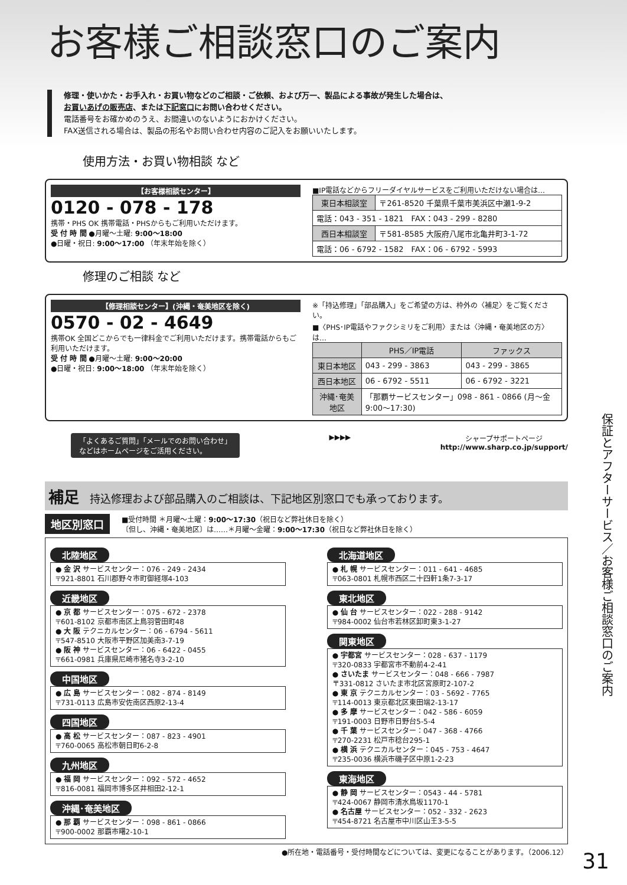お客様ご相談窓口のご案内
修理・使いかた・お手入れ・お買い物などのご相談・ご依頼、および万一、製品による事故が発生した場合は、
お買いあげの販売店、または下記窓口にお問い合わせください。
電話番号をお確かめのうえ、お間違いのないようにおかけください。
FAX送信される場合は、製品の形名やお問い合わせ内容のご記入をお願いいたします。
使用方法・お買い物相談 など
【お客様相談センター】
0120 - 078 - 178
携帯・PHS OK 携帯電話・PHSからもご利用いただけます。
受 付 時 間 ●月曜～土曜: 9:00～18:00
●日曜・祝日: 9:00～17:00 （年末年始を除く）
■IP電話などからフリーダイヤルサービスをご利用いただけない場合は…
| 東日本相談室 | 〒261-8520 千葉県千葉市美浜区中瀬1-9-2 |
| 電話：043 - 351 - 1821 FAX：043 - 299 - 8280 | |
| 西日本相談室 | 〒581-8585 大阪府八尾市北亀井町3-1-72 |
| 電話：06 - 6792 - 1582 FAX：06 - 6792 - 5993 | |
修理のご相談 など
【修理相談センター】(沖縄・奄美地区を除く)
0570 - 02 - 4649
携帯OK 全国どこからでも一律料金でご利用いただけます。携帯電話からもご利用いただけます。
受 付 時 間 ●月曜～土曜: 9:00～20:00
●日曜・祝日: 9:00～18:00 （年末年始を除く）
※「持込修理」「部品購入」をご希望の方は、枠外の〈補足〉をご覧ください。
■〈PHS･IP電話やファクシミリをご利用〉または〈沖縄・奄美地区の方〉は…
| | PHS／IP電話 | ファックス |
| --- | --- | --- |
| 東日本地区 | 043 - 299 - 3863 | 043 - 299 - 3865 |
| 西日本地区 | 06 - 6792 - 5511 | 06 - 6792 - 3221 |
| 沖縄･奄美地区 | 「那覇サービスセンター」098 - 861 - 0866 (月～金 9:00～17:30) | |
「よくあるご質問」「メールでのお問い合わせ」
などはホームページをご活用ください。
▶▶▶▶ シャープサポートページ
http://www.sharp.co.jp/support/
補足　持込修理および部品購入のご相談は、下記地区別窓口でも承っております。
地区別窓口
■受付時間 ＊月曜～土曜：9:00～17:30（祝日など弊社休日を除く）
〔但し、沖縄・奄美地区〕は……＊月曜～金曜：9:00～17:30（祝日など弊社休日を除く）
北陸地区
● 金 沢 サービスセンター：076 - 249 - 2434
〒921-8801 石川郡野々市町御経塚4-103
近畿地区
● 京 都 サービスセンター：075 - 672 - 2378
〒601-8102 京都市南区上鳥羽菅田町48
● 大 阪 テクニカルセンター：06 - 6794 - 5611
〒547-8510 大阪市平野区加美南3-7-19
● 阪 神 サービスセンター：06 - 6422 - 0455
〒661-0981 兵庫県尼崎市猪名寺3-2-10
中国地区
● 広 島 サービスセンター：082 - 874 - 8149
〒731-0113 広島市安佐南区西原2-13-4
四国地区
● 高 松 サービスセンター：087 - 823 - 4901
〒760-0065 高松市朝日町6-2-8
九州地区
● 福 岡 サービスセンター：092 - 572 - 4652
〒816-0081 福岡市博多区井相田2-12-1
沖縄･奄美地区
● 那 覇 サービスセンター：098 - 861 - 0866
〒900-0002 那覇市曙2-10-1
北海道地区
● 札 幌 サービスセンター：011 - 641 - 4685
〒063-0801 札幌市西区二十四軒1条7-3-17
東北地区
● 仙 台 サービスセンター：022 - 288 - 9142
〒984-0002 仙台市若林区卸町東3-1-27
関東地区
● 宇都宮 サービスセンター：028 - 637 - 1179
〒320-0833 宇都宮市不動前4-2-41
● さいたま サービスセンター：048 - 666 - 7987
〒331-0812 さいたま市北区宮原町2-107-2
● 東 京 テクニカルセンター：03 - 5692 - 7765
〒114-0013 東京都北区東田端2-13-17
● 多 摩 サービスセンター：042 - 586 - 6059
〒191-0003 日野市日野台5-5-4
● 千 葉 サービスセンター：047 - 368 - 4766
〒270-2231 松戸市稔台295-1
● 横 浜 テクニカルセンター：045 - 753 - 4647
〒235-0036 横浜市磯子区中原1-2-23
東海地区
● 静 岡 サービスセンター：0543 - 44 - 5781
〒424-0067 静岡市清水鳥坂1170-1
● 名古屋 サービスセンター：052 - 332 - 2623
〒454-8721 名古屋市中川区山王3-5-5
●所在地・電話番号・受付時間などについては、変更になることがあります。（2006.12）
保証とアフターサービス／お客様ご相談窓口のご案内
31